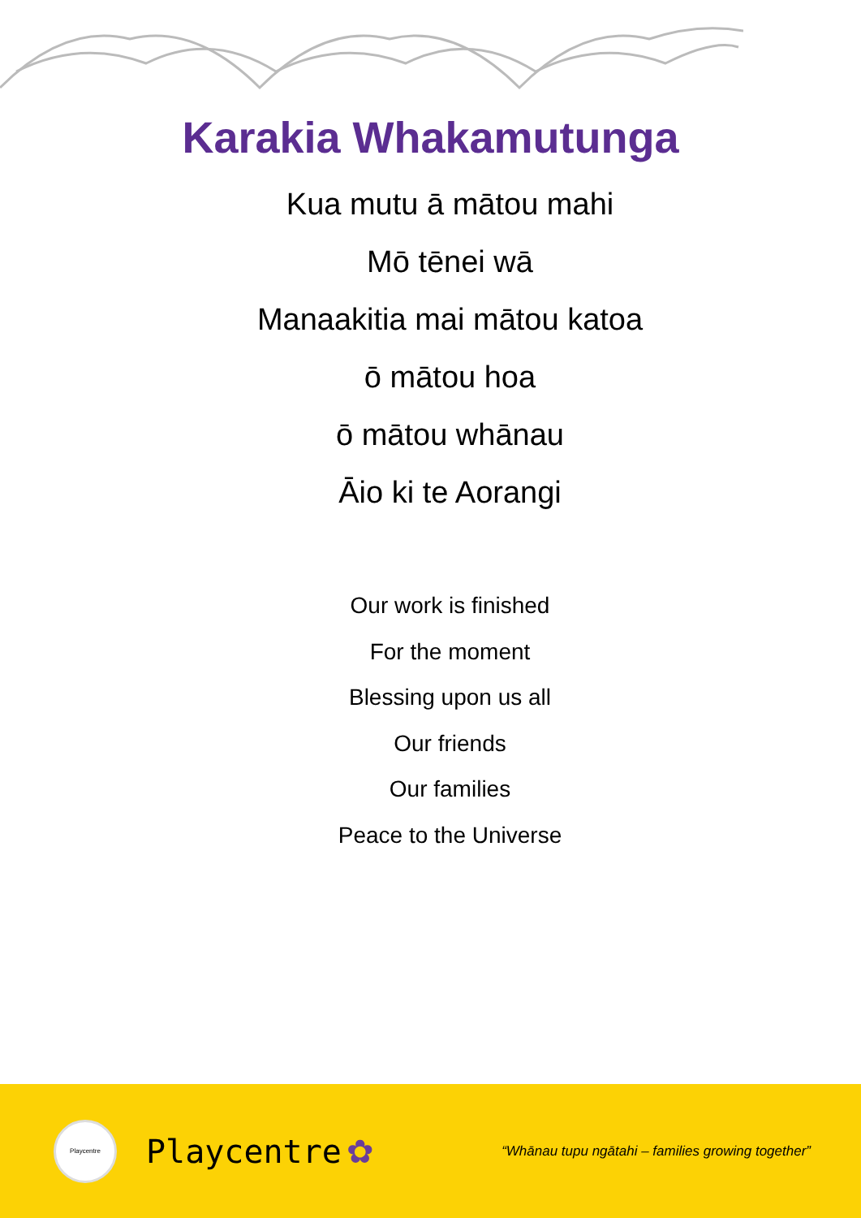Karakia Whakamutunga
Kua mutu ā mātou mahi
Mō tēnei wā
Manaakitia mai mātou katoa
ō mātou hoa
ō mātou whānau
Āio ki te Aorangi
Our work is finished
For the moment
Blessing upon us all
Our friends
Our families
Peace to the Universe
Playcentre
Playcentre ✿ “Whānau tupu ngātahi – families growing together”